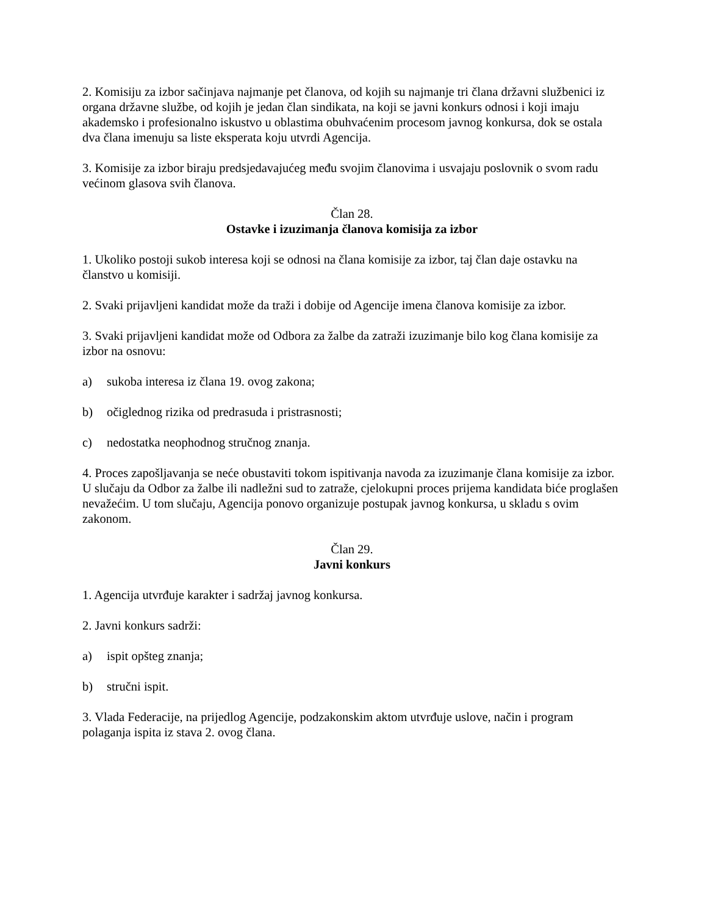2. Komisiju za izbor sačinjava najmanje pet članova, od kojih su najmanje tri člana državni službenici iz organa državne službe, od kojih je jedan član sindikata, na koji se javni konkurs odnosi i koji imaju akademsko i profesionalno iskustvo u oblastima obuhvaćenim procesom javnog konkursa, dok se ostala dva člana imenuju sa liste eksperata koju utvrdi Agencija.
3. Komisije za izbor biraju predsjedavajućeg među svojim članovima i usvajaju poslovnik o svom radu većinom glasova svih članova.
Član 28.
Ostavke i izuzimanja članova komisija za izbor
1. Ukoliko postoji sukob interesa koji se odnosi na člana komisije za izbor, taj član daje ostavku na članstvo u komisiji.
2. Svaki prijavljeni kandidat može da traži i dobije od Agencije imena članova komisije za izbor.
3. Svaki prijavljeni kandidat može od Odbora za žalbe da zatraži izuzimanje bilo kog člana komisije za izbor na osnovu:
a) sukoba interesa iz člana 19. ovog zakona;
b) očiglednog rizika od predrasuda i pristrasnosti;
c) nedostatka neophodnog stručnog znanja.
4. Proces zapošljavanja se neće obustaviti tokom ispitivanja navoda za izuzimanje člana komisije za izbor. U slučaju da Odbor za žalbe ili nadležni sud to zatraže, cjelokupni proces prijema kandidata biće proglašen nevažećim. U tom slučaju, Agencija ponovo organizuje postupak javnog konkursa, u skladu s ovim zakonom.
Član 29.
Javni konkurs
1. Agencija utvrđuje karakter i sadržaj javnog konkursa.
2. Javni konkurs sadrži:
a) ispit opšteg znanja;
b) stručni ispit.
3. Vlada Federacije, na prijedlog Agencije, podzakonskim aktom utvrđuje uslove, način i program polaganja ispita iz stava 2. ovog člana.